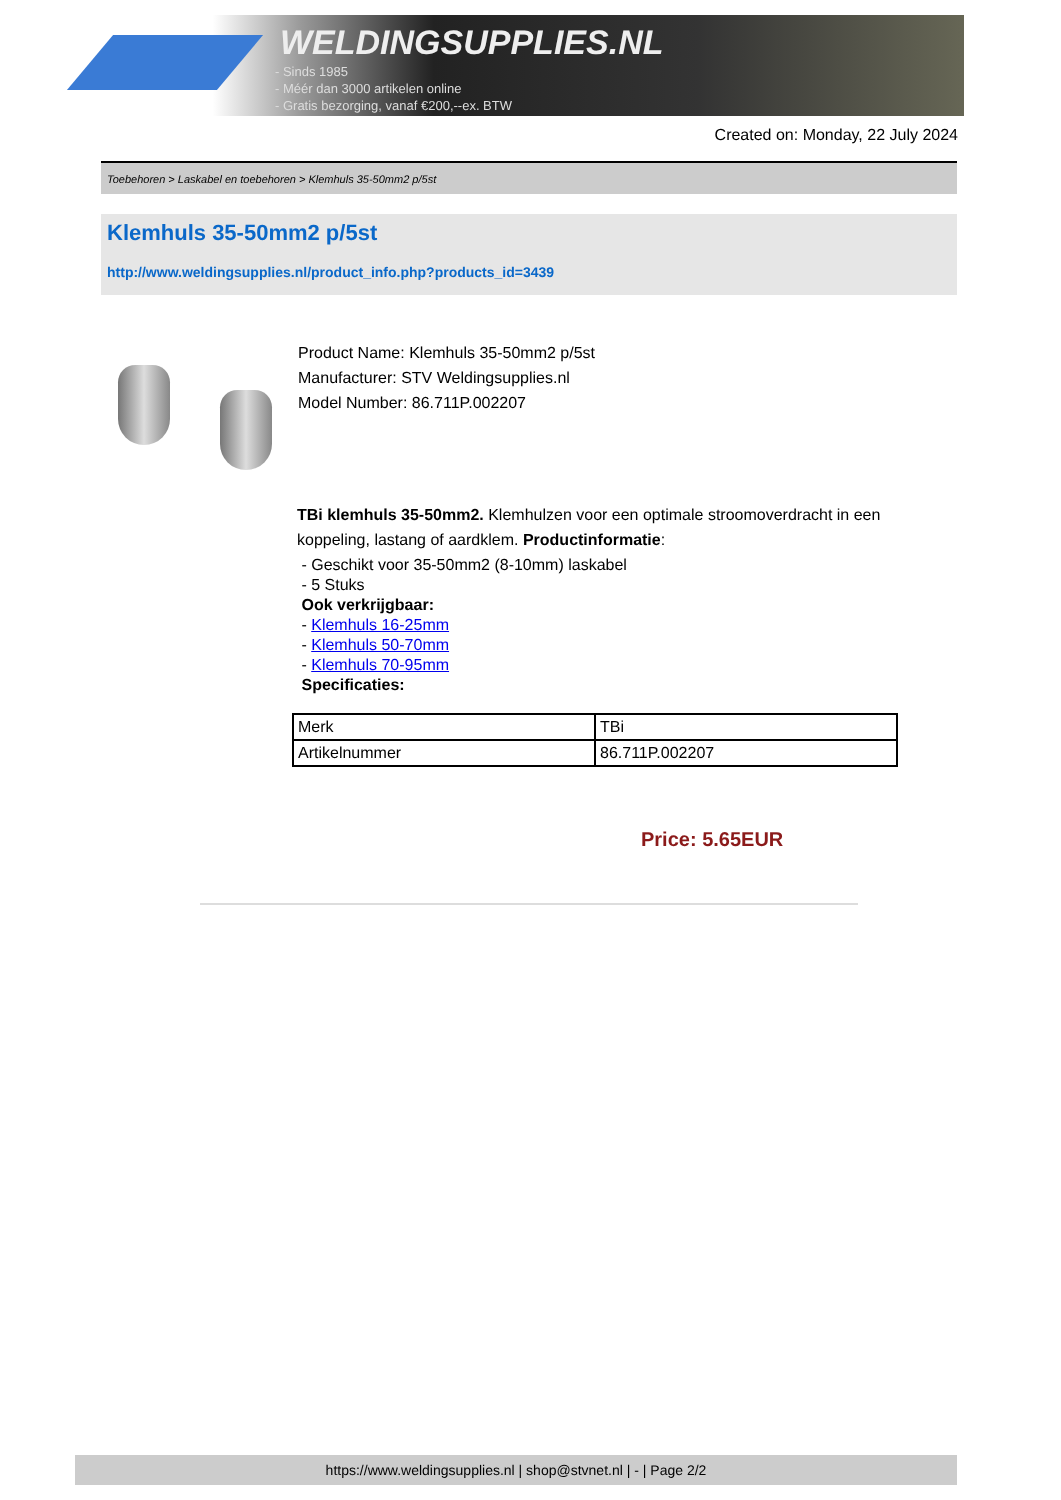WELDINGSUPPLIES.NL
- Sinds 1985
- Méér dan 3000 artikelen online
- Gratis bezorging, vanaf €200,--ex. BTW
Created on: Monday, 22 July 2024
Toebehoren > Laskabel en toebehoren > Klemhuls 35-50mm2 p/5st
Klemhuls 35-50mm2 p/5st
http://www.weldingsupplies.nl/product_info.php?products_id=3439
Product Name: Klemhuls 35-50mm2 p/5st
Manufacturer: STV Weldingsupplies.nl
Model Number: 86.711P.002207
TBi klemhuls 35-50mm2. Klemhulzen voor een optimale stroomoverdracht in een
koppeling, lastang of aardklem. Productinformatie:
- Geschikt voor 35-50mm2 (8-10mm) laskabel
- 5 Stuks
Ook verkrijgbaar:
- Klemhuls 16-25mm
- Klemhuls 50-70mm
- Klemhuls 70-95mm
Specificaties:
| Merk | TBi |
| Artikelnummer | 86.711P.002207 |
Price: 5.65EUR
https://www.weldingsupplies.nl | shop@stvnet.nl | - | Page 2/2